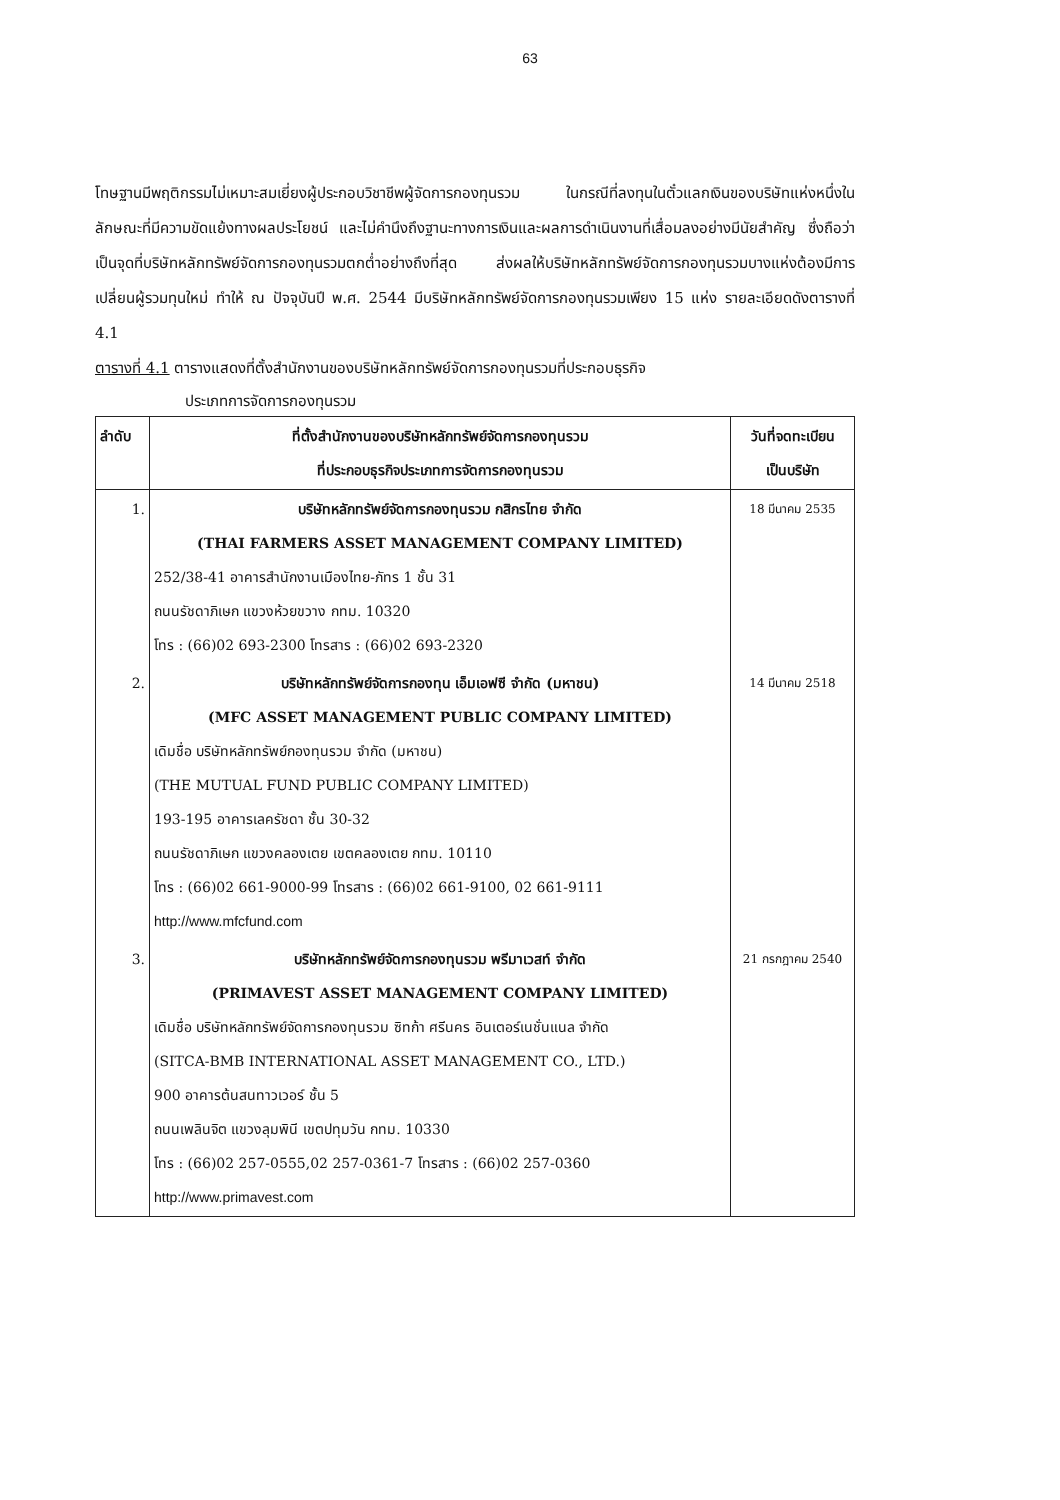63
โทษฐานมีพฤติกรรมไม่เหมาะสมเยี่ยงผู้ประกอบวิชาชีพผู้จัดการกองทุนรวม ในกรณีที่ลงทุนในตั๋วแลกเงินของบริษัทแห่งหนึ่งในลักษณะที่มีความขัดแย้งทางผลประโยชน์ และไม่คำนึงถึงฐานะทางการเงินและผลการดำเนินงานที่เสื่อมลงอย่างมีนัยสำคัญ ซึ่งถือว่าเป็นจุดที่บริษัทหลักทรัพย์จัดการกองทุนรวมตกต่ำอย่างถึงที่สุด ส่งผลให้บริษัทหลักทรัพย์จัดการกองทุนรวมบางแห่งต้องมีการเปลี่ยนผู้รวมทุนใหม่ ทำให้ ณ ปัจจุบันปี พ.ศ. 2544 มีบริษัทหลักทรัพย์จัดการกองทุนรวมเพียง 15 แห่ง รายละเอียดดังตารางที่ 4.1
ตารางที่ 4.1 ตารางแสดงที่ตั้งสำนักงานของบริษัทหลักทรัพย์จัดการกองทุนรวมที่ประกอบธุรกิจ
ประเภทการจัดการกองทุนรวม
| ลำดับ | ที่ตั้งสำนักงานของบริษัทหลักทรัพย์จัดการกองทุนรวม ที่ประกอบธุรกิจประเภทการจัดการกองทุนรวม | วันที่จดทะเบียน เป็นบริษัท |
| --- | --- | --- |
| 1. | บริษัทหลักทรัพย์จัดการกองทุนรวม กสิกรไทย จำกัด (THAI FARMERS ASSET MANAGEMENT COMPANY LIMITED) 252/38-41 อาคารสำนักงานเมืองไทย-ภัทร 1 ชั้น 31 ถนนรัชดาภิเษก แขวงห้วยขวาง กทม. 10320 โทร : (66)02 693-2300 โทรสาร : (66)02 693-2320 | 18 มีนาคม 2535 |
| 2. | บริษัทหลักทรัพย์จัดการกองทุน เอ็มเอฟซี จำกัด (มหาชน) (MFC ASSET MANAGEMENT PUBLIC COMPANY LIMITED) เดิมชื่อ บริษัทหลักทรัพย์กองทุนรวม จำกัด (มหาชน) (THE MUTUAL FUND PUBLIC COMPANY LIMITED) 193-195 อาคารเลครัชดา ชั้น 30-32 ถนนรัชดาภิเษก แขวงคลองเตย เขตคลองเตย กทม. 10110 โทร : (66)02 661-9000-99 โทรสาร : (66)02 661-9100, 02 661-9111 http://www.mfcfund.com | 14 มีนาคม 2518 |
| 3. | บริษัทหลักทรัพย์จัดการกองทุนรวม พรีมาเวสท์ จำกัด (PRIMAVEST ASSET MANAGEMENT COMPANY LIMITED) เดิมชื่อ บริษัทหลักทรัพย์จัดการกองทุนรวม ซิทก้า ศรีนคร อินเตอร์เนชั่นแนล จำกัด (SITCA-BMB INTERNATIONAL ASSET MANAGEMENT CO., LTD.) 900 อาคารต้นสนทาวเวอร์ ชั้น 5 ถนนเพลินจิต แขวงลุมพินี เขตปทุมวัน กทม. 10330 โทร : (66)02 257-0555,02 257-0361-7 โทรสาร : (66)02 257-0360 http://www.primavest.com | 21 กรกฎาคม 2540 |